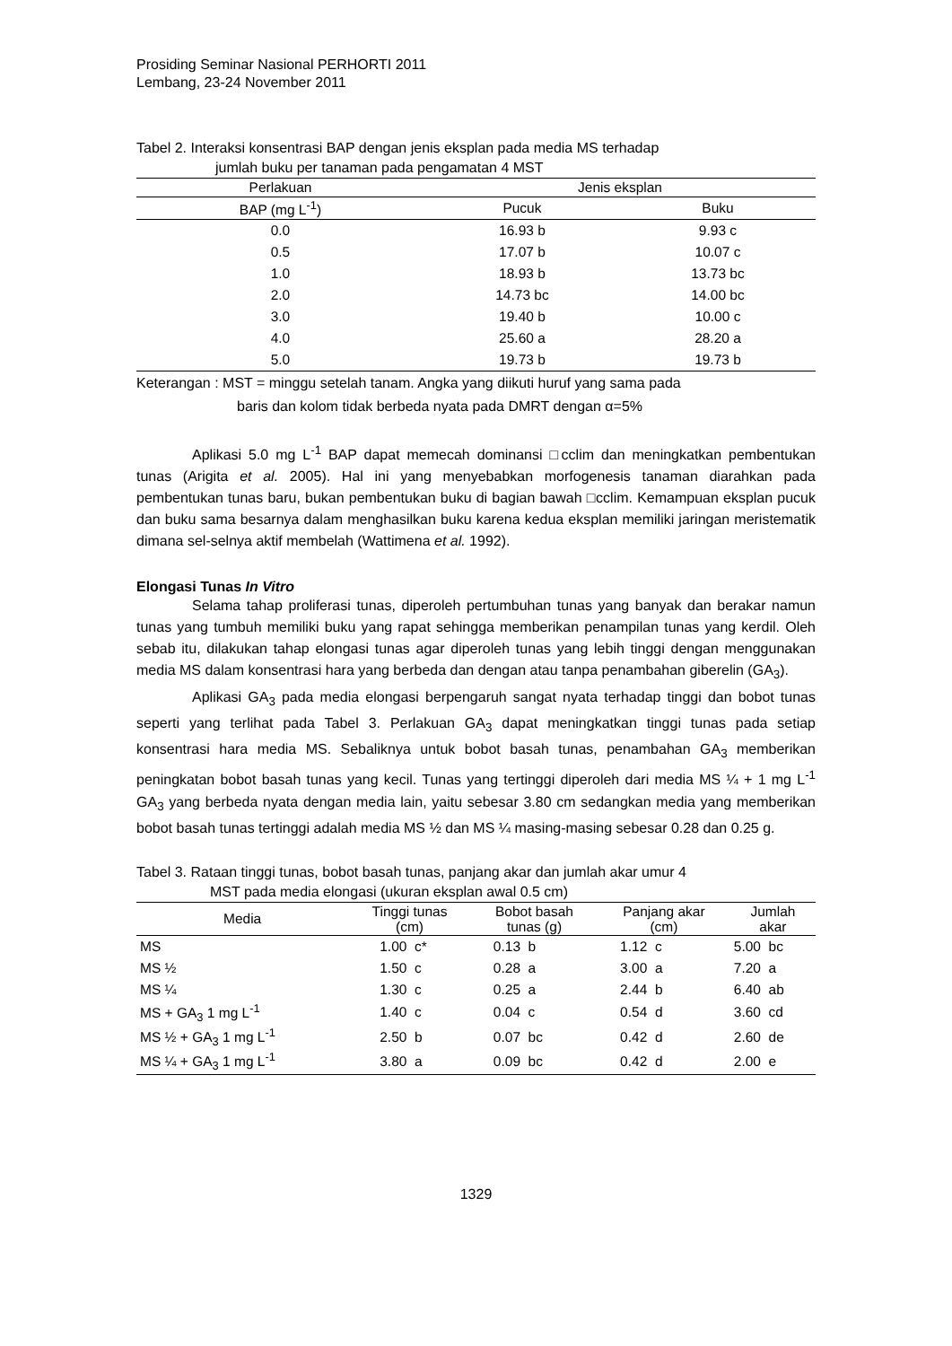Prosiding Seminar Nasional PERHORTI 2011
Lembang, 23-24 November 2011
Tabel 2. Interaksi konsentrasi BAP dengan jenis eksplan pada media MS terhadap
jumlah buku per tanaman pada pengamatan 4 MST
| Perlakuan | Jenis eksplan | |
| --- | --- | --- |
| BAP (mg L<sup>-1</sup>) | Pucuk | Buku |
| 0.0 | 16.93 b | 9.93 c |
| 0.5 | 17.07 b | 10.07 c |
| 1.0 | 18.93 b | 13.73 bc |
| 2.0 | 14.73 bc | 14.00 bc |
| 3.0 | 19.40 b | 10.00 c |
| 4.0 | 25.60 a | 28.20 a |
| 5.0 | 19.73 b | 19.73 b |
Keterangan : MST = minggu setelah tanam. Angka yang diikuti huruf yang sama pada
baris dan kolom tidak berbeda nyata pada DMRT dengan α=5%
Aplikasi 5.0 mg L<sup>-1</sup> BAP dapat memecah dominansi □cclim dan meningkatkan pembentukan tunas (Arigita et al. 2005). Hal ini yang menyebabkan morfogenesis tanaman diarahkan pada pembentukan tunas baru, bukan pembentukan buku di bagian bawah □cclim. Kemampuan eksplan pucuk dan buku sama besarnya dalam menghasilkan buku karena kedua eksplan memiliki jaringan meristematik dimana sel-selnya aktif membelah (Wattimena et al. 1992).
Elongasi Tunas In Vitro
Selama tahap proliferasi tunas, diperoleh pertumbuhan tunas yang banyak dan berakar namun tunas yang tumbuh memiliki buku yang rapat sehingga memberikan penampilan tunas yang kerdil. Oleh sebab itu, dilakukan tahap elongasi tunas agar diperoleh tunas yang lebih tinggi dengan menggunakan media MS dalam konsentrasi hara yang berbeda dan dengan atau tanpa penambahan giberelin (GA<sub>3</sub>).
Aplikasi GA<sub>3</sub> pada media elongasi berpengaruh sangat nyata terhadap tinggi dan bobot tunas seperti yang terlihat pada Tabel 3. Perlakuan GA<sub>3</sub> dapat meningkatkan tinggi tunas pada setiap konsentrasi hara media MS. Sebaliknya untuk bobot basah tunas, penambahan GA<sub>3</sub> memberikan peningkatan bobot basah tunas yang kecil. Tunas yang tertinggi diperoleh dari media MS ¼ + 1 mg L<sup>-1</sup> GA<sub>3</sub> yang berbeda nyata dengan media lain, yaitu sebesar 3.80 cm sedangkan media yang memberikan bobot basah tunas tertinggi adalah media MS ½ dan MS ¼ masing-masing sebesar 0.28 dan 0.25 g.
Tabel 3. Rataan tinggi tunas, bobot basah tunas, panjang akar dan jumlah akar umur 4
MST pada media elongasi (ukuran eksplan awal 0.5 cm)
| Media | Tinggi tunas (cm) | Bobot basah tunas (g) | Panjang akar (cm) | Jumlah akar |
| --- | --- | --- | --- | --- |
| MS | 1.00 c* | 0.13 b | 1.12 c | 5.00 bc |
| MS ½ | 1.50 c | 0.28 a | 3.00 a | 7.20 a |
| MS ¼ | 1.30 c | 0.25 a | 2.44 b | 6.40 ab |
| MS + GA<sub>3</sub> 1 mg L<sup>-1</sup> | 1.40 c | 0.04 c | 0.54 d | 3.60 cd |
| MS ½ + GA<sub>3</sub> 1 mg L<sup>-1</sup> | 2.50 b | 0.07 bc | 0.42 d | 2.60 de |
| MS ¼ + GA<sub>3</sub> 1 mg L<sup>-1</sup> | 3.80 a | 0.09 bc | 0.42 d | 2.00 e |
1329